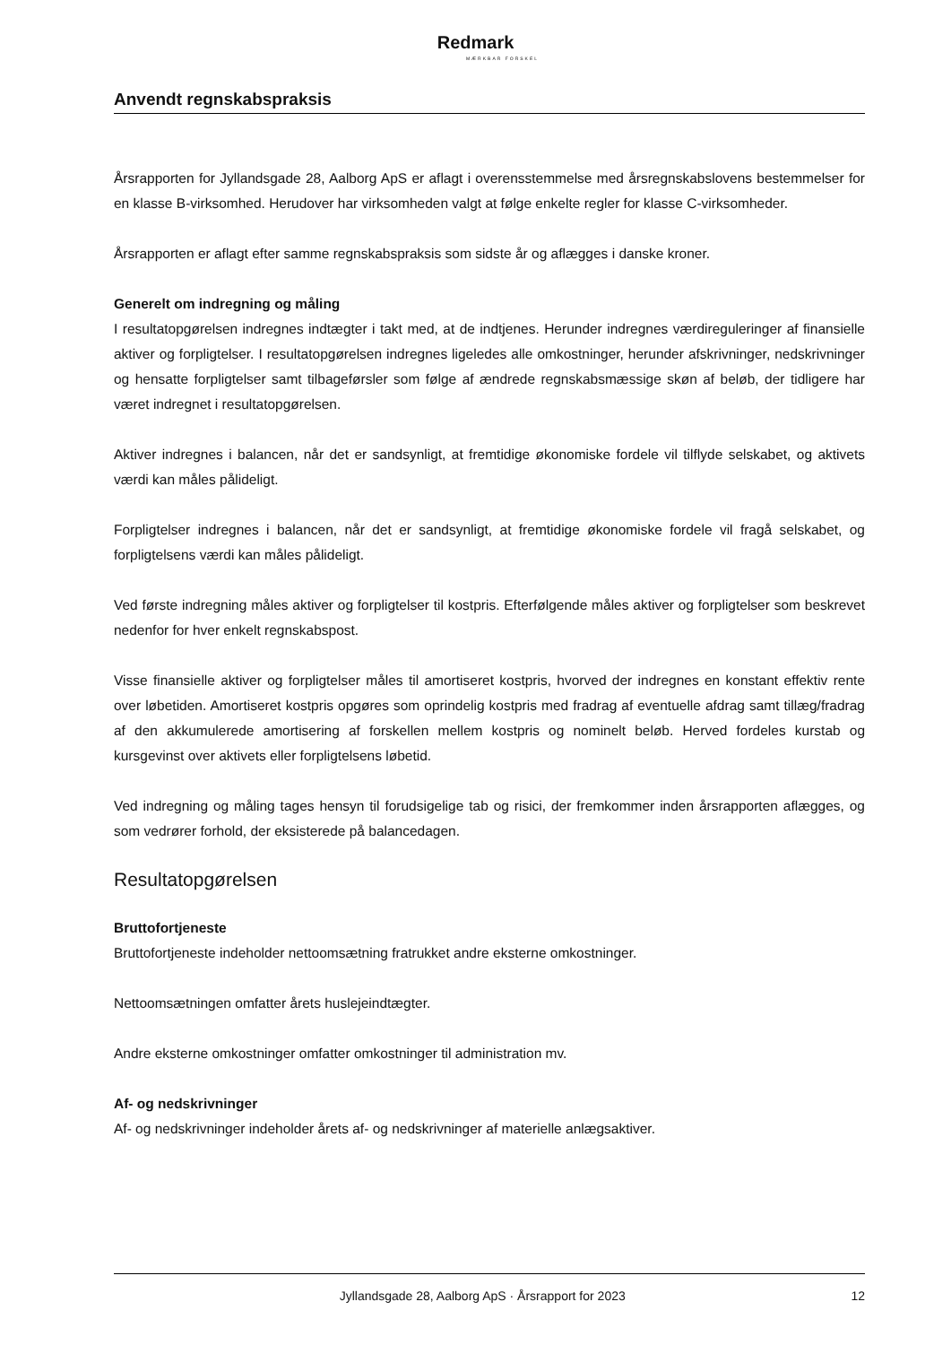Redmark
MÆRKBAR FORSKEL
Anvendt regnskabspraksis
Årsrapporten for Jyllandsgade 28, Aalborg ApS er aflagt i overensstemmelse med årsregnskabslovens bestemmelser for en klasse B-virksomhed. Herudover har virksomheden valgt at følge enkelte regler for klasse C-virksomheder.
Årsrapporten er aflagt efter samme regnskabspraksis som sidste år og aflægges i danske kroner.
Generelt om indregning og måling
I resultatopgørelsen indregnes indtægter i takt med, at de indtjenes. Herunder indregnes værdireguleringer af finansielle aktiver og forpligtelser. I resultatopgørelsen indregnes ligeledes alle omkostninger, herunder afskrivninger, nedskrivninger og hensatte forpligtelser samt tilbageførsler som følge af ændrede regnskabsmæssige skøn af beløb, der tidligere har været indregnet i resultatopgørelsen.
Aktiver indregnes i balancen, når det er sandsynligt, at fremtidige økonomiske fordele vil tilflyde selskabet, og aktivets værdi kan måles pålideligt.
Forpligtelser indregnes i balancen, når det er sandsynligt, at fremtidige økonomiske fordele vil fragå selskabet, og forpligtelsens værdi kan måles pålideligt.
Ved første indregning måles aktiver og forpligtelser til kostpris. Efterfølgende måles aktiver og forpligtelser som beskrevet nedenfor for hver enkelt regnskabspost.
Visse finansielle aktiver og forpligtelser måles til amortiseret kostpris, hvorved der indregnes en konstant effektiv rente over løbetiden. Amortiseret kostpris opgøres som oprindelig kostpris med fradrag af eventuelle afdrag samt tillæg/fradrag af den akkumulerede amortisering af forskellen mellem kostpris og nominelt beløb. Herved fordeles kurstab og kursgevinst over aktivets eller forpligtelsens løbetid.
Ved indregning og måling tages hensyn til forudsigelige tab og risici, der fremkommer inden årsrapporten aflægges, og som vedrører forhold, der eksisterede på balancedagen.
Resultatopgørelsen
Bruttofortjeneste
Bruttofortjeneste indeholder nettoomsætning fratrukket andre eksterne omkostninger.
Nettoomsætningen omfatter årets huslejeindtægter.
Andre eksterne omkostninger omfatter omkostninger til administration mv.
Af- og nedskrivninger
Af- og nedskrivninger indeholder årets af- og nedskrivninger af materielle anlægsaktiver.
Jyllandsgade 28, Aalborg ApS · Årsrapport for 2023 12